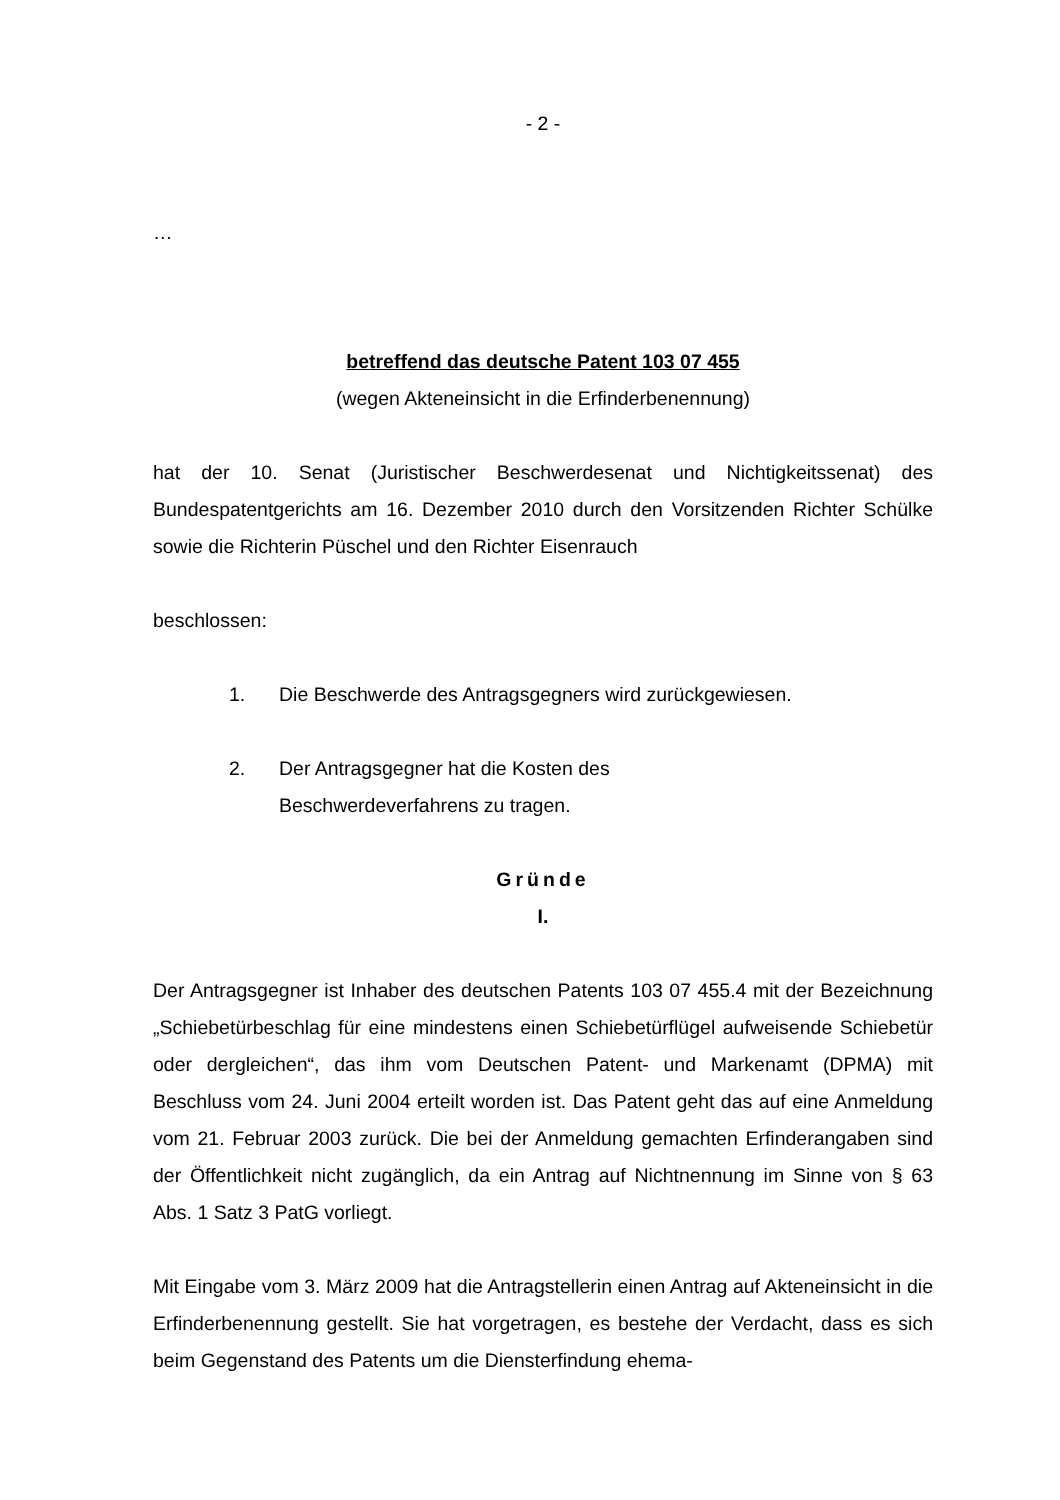- 2 -
…
betreffend das deutsche Patent 103 07 455
(wegen Akteneinsicht in die Erfinderbenennung)
hat der 10. Senat (Juristischer Beschwerdesenat und Nichtigkeitssenat) des Bundespatentgerichts am 16. Dezember 2010 durch den Vorsitzenden Richter Schülke sowie die Richterin Püschel und den Richter Eisenrauch
beschlossen:
1. Die Beschwerde des Antragsgegners wird zurückgewiesen.
2. Der Antragsgegner hat die Kosten des
Beschwerdeverfahrens zu tragen.
Gründe
I.
Der Antragsgegner ist Inhaber des deutschen Patents 103 07 455.4 mit der Bezeichnung „Schiebetürbeschlag für eine mindestens einen Schiebetürflügel aufweisende Schiebetür oder dergleichen“, das ihm vom Deutschen Patent- und Markenamt (DPMA) mit Beschluss vom 24. Juni 2004 erteilt worden ist. Das Patent geht das auf eine Anmeldung vom 21. Februar 2003 zurück. Die bei der Anmeldung gemachten Erfinderangaben sind der Öffentlichkeit nicht zugänglich, da ein Antrag auf Nichtnennung im Sinne von § 63 Abs. 1 Satz 3 PatG vorliegt.
Mit Eingabe vom 3. März 2009 hat die Antragstellerin einen Antrag auf Akteneinsicht in die Erfinderbenennung gestellt. Sie hat vorgetragen, es bestehe der Verdacht, dass es sich beim Gegenstand des Patents um die Diensterfindung ehema-